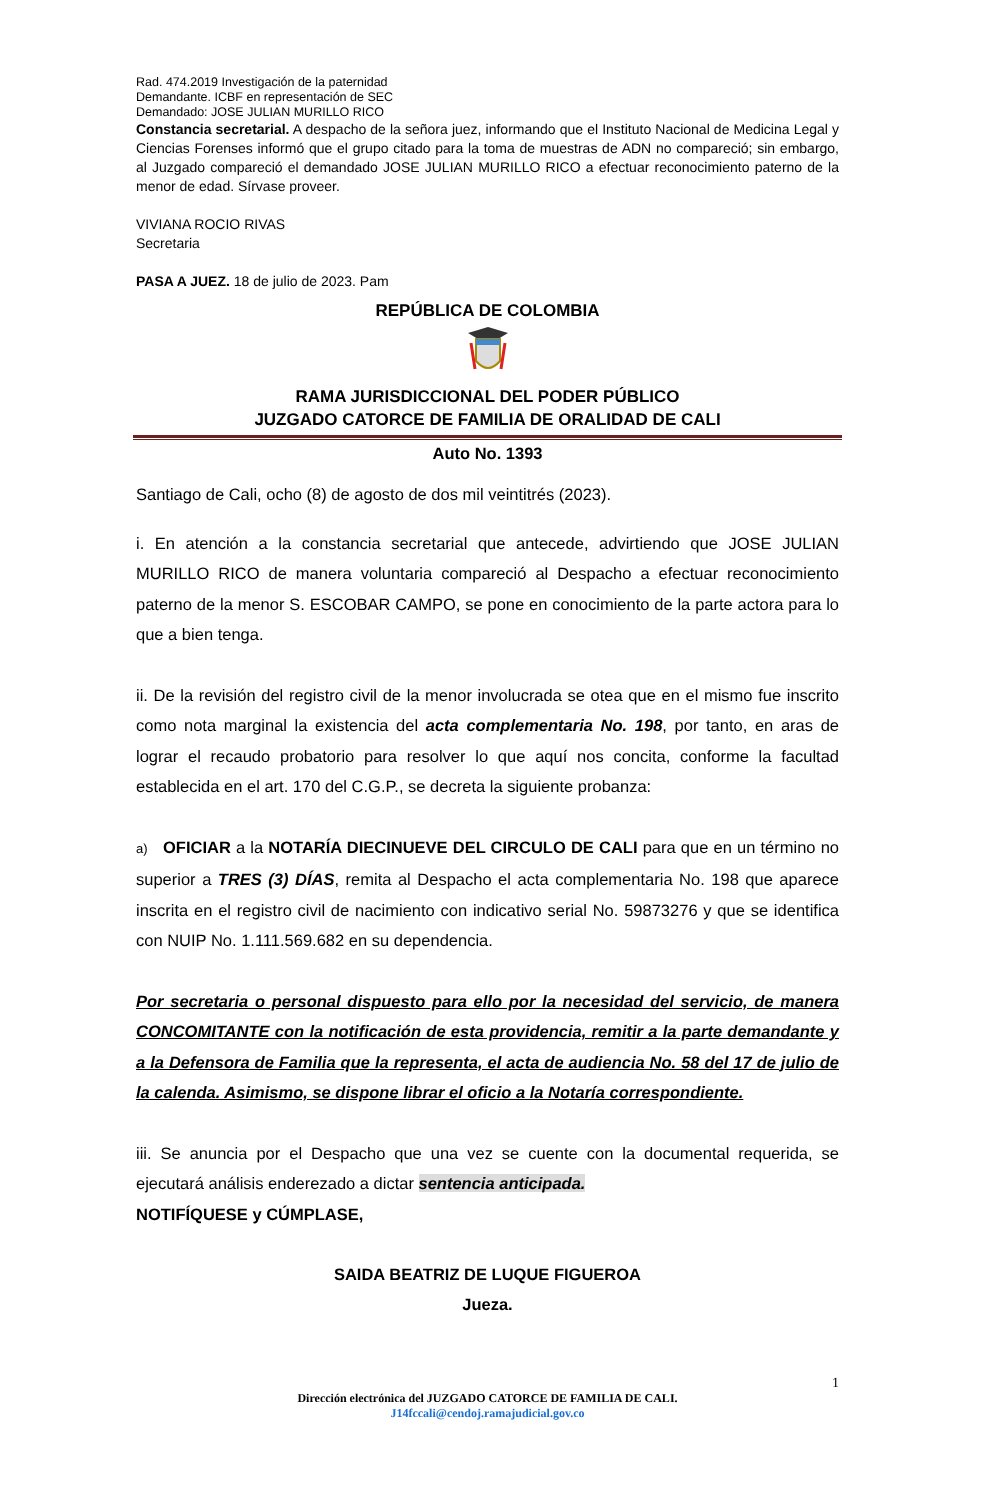Rad. 474.2019 Investigación de la paternidad
Demandante. ICBF en representación de SEC
Demandado: JOSE JULIAN MURILLO RICO
Constancia secretarial. A despacho de la señora juez, informando que el Instituto Nacional de Medicina Legal y Ciencias Forenses informó que el grupo citado para la toma de muestras de ADN no compareció; sin embargo, al Juzgado compareció el demandado JOSE JULIAN MURILLO RICO a efectuar reconocimiento paterno de la menor de edad. Sírvase proveer.
VIVIANA ROCIO RIVAS
Secretaria
PASA A JUEZ. 18 de julio de 2023. Pam
REPÚBLICA DE COLOMBIA
RAMA JURISDICCIONAL DEL PODER PÚBLICO
JUZGADO CATORCE DE FAMILIA DE ORALIDAD DE CALI
Auto No. 1393
Santiago de Cali, ocho (8) de agosto de dos mil veintitrés (2023).
i. En atención a la constancia secretarial que antecede, advirtiendo que JOSE JULIAN MURILLO RICO de manera voluntaria compareció al Despacho a efectuar reconocimiento paterno de la menor S. ESCOBAR CAMPO, se pone en conocimiento de la parte actora para lo que a bien tenga.
ii. De la revisión del registro civil de la menor involucrada se otea que en el mismo fue inscrito como nota marginal la existencia del acta complementaria No. 198, por tanto, en aras de lograr el recaudo probatorio para resolver lo que aquí nos concita, conforme la facultad establecida en el art. 170 del C.G.P., se decreta la siguiente probanza:
a) OFICIAR a la NOTARÍA DIECINUEVE DEL CIRCULO DE CALI para que en un término no superior a TRES (3) DÍAS, remita al Despacho el acta complementaria No. 198 que aparece inscrita en el registro civil de nacimiento con indicativo serial No. 59873276 y que se identifica con NUIP No. 1.111.569.682 en su dependencia.
Por secretaria o personal dispuesto para ello por la necesidad del servicio, de manera CONCOMITANTE con la notificación de esta providencia, remitir a la parte demandante y a la Defensora de Familia que la representa, el acta de audiencia No. 58 del 17 de julio de la calenda. Asimismo, se dispone librar el oficio a la Notaría correspondiente.
iii. Se anuncia por el Despacho que una vez se cuente con la documental requerida, se ejecutará análisis enderezado a dictar sentencia anticipada.
NOTIFÍQUESE y CÚMPLASE,
SAIDA BEATRIZ DE LUQUE FIGUEROA
Jueza.
1
Dirección electrónica del JUZGADO CATORCE DE FAMILIA DE CALI.
J14fccali@cendoj.ramajudicial.gov.co